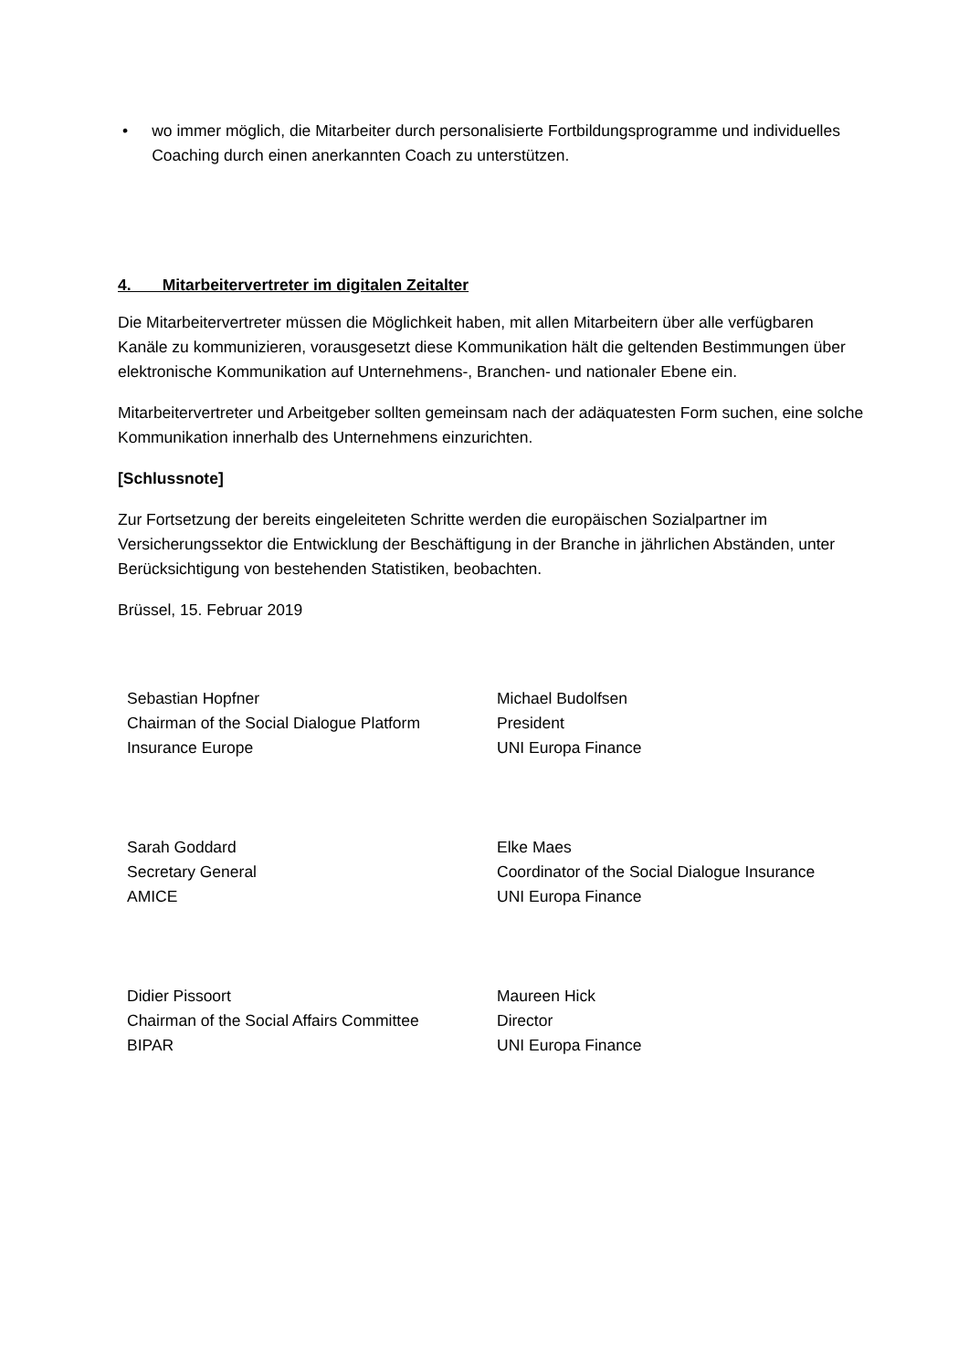• wo immer möglich, die Mitarbeiter durch personalisierte Fortbildungsprogramme und individuelles Coaching durch einen anerkannten Coach zu unterstützen.
4. Mitarbeitervertreter im digitalen Zeitalter
Die Mitarbeitervertreter müssen die Möglichkeit haben, mit allen Mitarbeitern über alle verfügbaren Kanäle zu kommunizieren, vorausgesetzt diese Kommunikation hält die geltenden Bestimmungen über elektronische Kommunikation auf Unternehmens-, Branchen- und nationaler Ebene ein.
Mitarbeitervertreter und Arbeitgeber sollten gemeinsam nach der adäquatesten Form suchen, eine solche Kommunikation innerhalb des Unternehmens einzurichten.
[Schlussnote]
Zur Fortsetzung der bereits eingeleiteten Schritte werden die europäischen Sozialpartner im Versicherungssektor die Entwicklung der Beschäftigung in der Branche in jährlichen Abständen, unter Berücksichtigung von bestehenden Statistiken, beobachten.
Brüssel, 15. Februar 2019
Sebastian Hopfner
Chairman of the Social Dialogue Platform
Insurance Europe
Michael Budolfsen
President
UNI Europa Finance
Sarah Goddard
Secretary General
AMICE
Elke Maes
Coordinator of the Social Dialogue Insurance
UNI Europa Finance
Didier Pissoort
Chairman of the Social Affairs Committee
BIPAR
Maureen Hick
Director
UNI Europa Finance